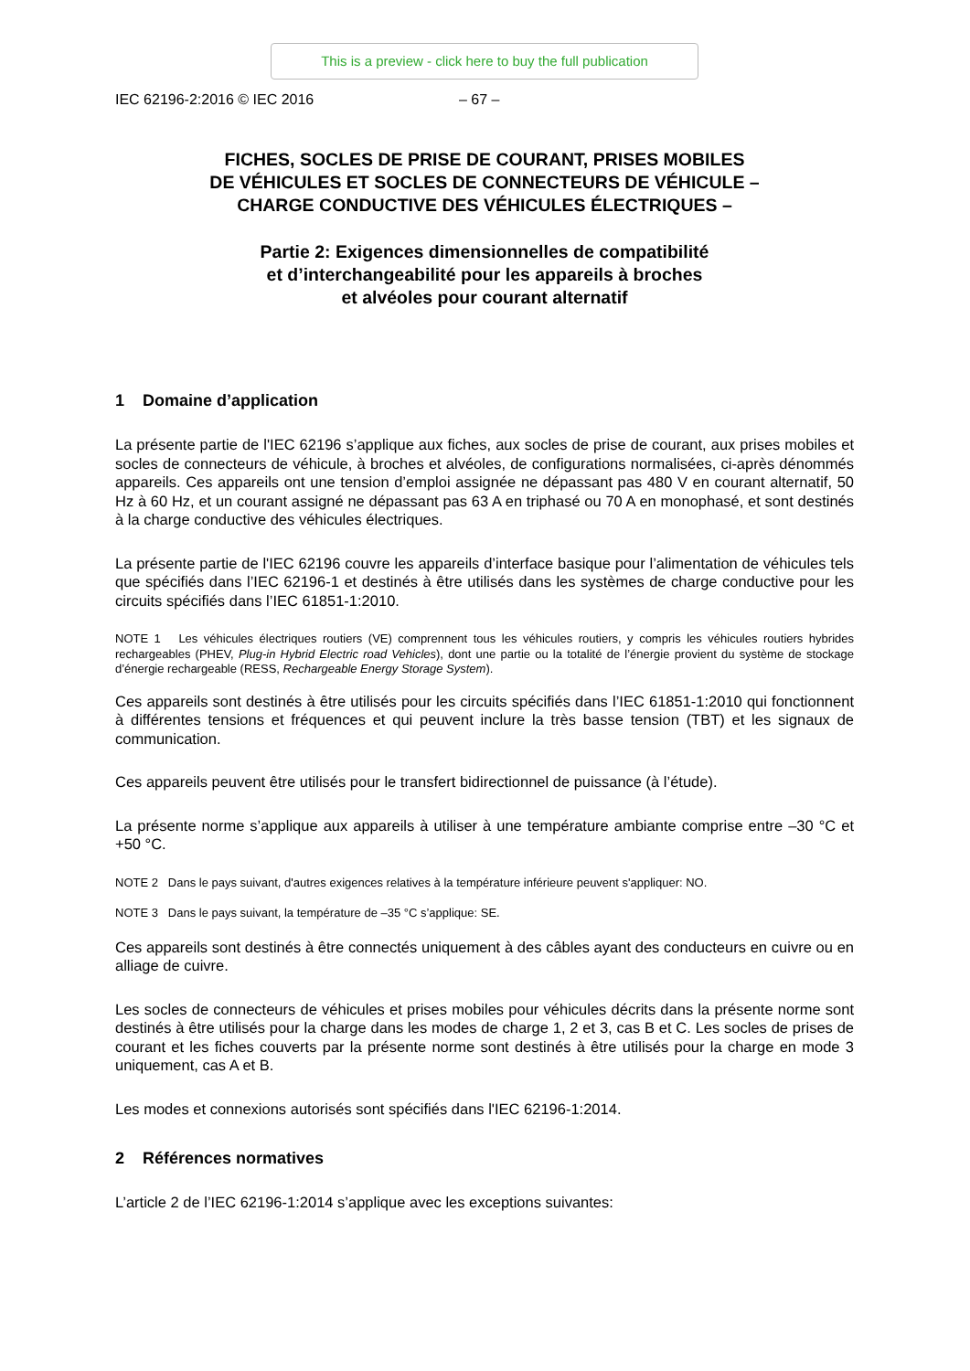This is a preview - click here to buy the full publication
IEC 62196-2:2016 © IEC 2016 – 67 –
FICHES, SOCLES DE PRISE DE COURANT, PRISES MOBILES
DE VÉHICULES ET SOCLES DE CONNECTEURS DE VÉHICULE –
CHARGE CONDUCTIVE DES VÉHICULES ÉLECTRIQUES –
Partie 2: Exigences dimensionnelles de compatibilité
et d’interchangeabilité pour les appareils à broches
et alvéoles pour courant alternatif
1 Domaine d’application
La présente partie de l'IEC 62196 s’applique aux fiches, aux socles de prise de courant, aux prises mobiles et socles de connecteurs de véhicule, à broches et alvéoles, de configurations normalisées, ci-après dénommés appareils. Ces appareils ont une tension d’emploi assignée ne dépassant pas 480 V en courant alternatif, 50 Hz à 60 Hz, et un courant assigné ne dépassant pas 63 A en triphasé ou 70 A en monophasé, et sont destinés à la charge conductive des véhicules électriques.
La présente partie de l'IEC 62196 couvre les appareils d’interface basique pour l’alimentation de véhicules tels que spécifiés dans l’IEC 62196-1 et destinés à être utilisés dans les systèmes de charge conductive pour les circuits spécifiés dans l’IEC 61851-1:2010.
NOTE 1 Les véhicules électriques routiers (VE) comprennent tous les véhicules routiers, y compris les véhicules routiers hybrides rechargeables (PHEV, Plug-in Hybrid Electric road Vehicles), dont une partie ou la totalité de l’énergie provient du système de stockage d’énergie rechargeable (RESS, Rechargeable Energy Storage System).
Ces appareils sont destinés à être utilisés pour les circuits spécifiés dans l’IEC 61851-1:2010 qui fonctionnent à différentes tensions et fréquences et qui peuvent inclure la très basse tension (TBT) et les signaux de communication.
Ces appareils peuvent être utilisés pour le transfert bidirectionnel de puissance (à l’étude).
La présente norme s’applique aux appareils à utiliser à une température ambiante comprise entre –30 °C et +50 °C.
NOTE 2 Dans le pays suivant, d'autres exigences relatives à la température inférieure peuvent s'appliquer: NO.
NOTE 3 Dans le pays suivant, la température de –35 °C s’applique: SE.
Ces appareils sont destinés à être connectés uniquement à des câbles ayant des conducteurs en cuivre ou en alliage de cuivre.
Les socles de connecteurs de véhicules et prises mobiles pour véhicules décrits dans la présente norme sont destinés à être utilisés pour la charge dans les modes de charge 1, 2 et 3, cas B et C. Les socles de prises de courant et les fiches couverts par la présente norme sont destinés à être utilisés pour la charge en mode 3 uniquement, cas A et B.
Les modes et connexions autorisés sont spécifiés dans l'IEC 62196-1:2014.
2 Références normatives
L’article 2 de l’IEC 62196-1:2014 s’applique avec les exceptions suivantes: